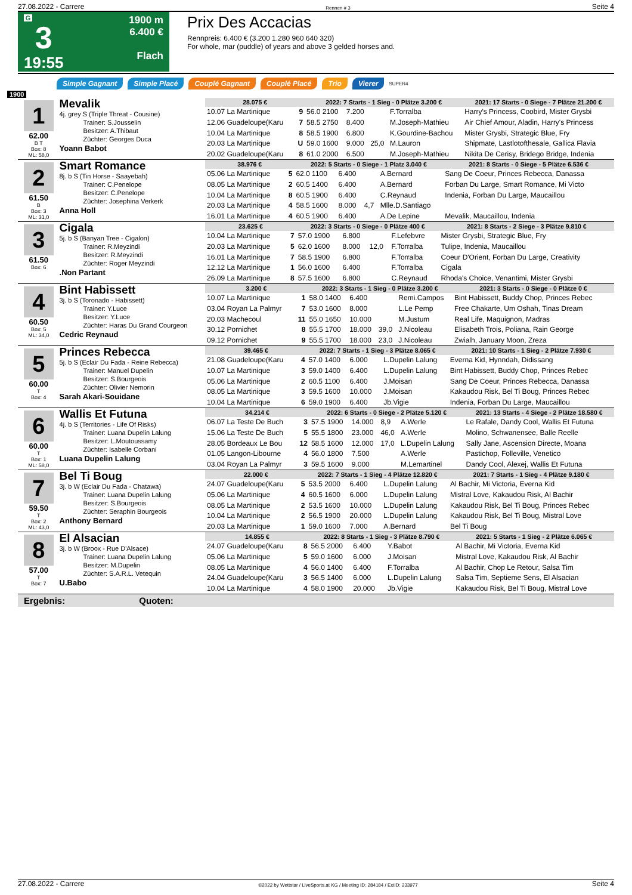27.08.2022 - Carrere Rennen # 3 Seite 4
G
3
19:55
1900 m
6.400 €
Flach
Prix Des Accacias
Rennpreis: 6.400 € (3.200 1.280 960 640 320)
For whole, mar (puddle) of years and above 3 gelded horses and.
Simple Gagnant Simple Placé Couplé Gagnant Couplé Placé Trio Vierer SUPER4
1900
1
62.00
B T
Box: 8
ML: 58,0
Mevalik
4j. grey S (Triple Threat - Cousine)
Trainer: S.Jousselin
Besitzer: A.Thibaut
Züchter: Georges Duca
Yoann Babot
| 28.075 € | | 2022: 7 Starts - 1 Sieg - 0 Plätze 3.200 € | | | | 2021: 17 Starts - 0 Siege - 7 Plätze 21.200 € |
| --- | --- | --- | --- | --- | --- | --- |
| 10.07 La Martinique | 9 | 56.0 2100 | 7.200 | | F.Torralba | Harry's Princess, Coobird, Mister Grysbi |
| 12.06 Guadeloupe(Karu | 7 | 58.5 2750 | 8.400 | | M.Joseph-Mathieu | Air Chief Amour, Aladin, Harry's Princess |
| 10.04 La Martinique | 8 | 58.5 1900 | 6.800 | | K.Gourdine-Bachou | Mister Grysbi, Strategic Blue, Fry |
| 20.03 La Martinique | U | 59.0 1600 | 9.000 | 25,0 | M.Lauron | Shipmate, Lastlotofthesale, Gallica Flavia |
| 20.02 Guadeloupe(Karu | 8 | 61.0 2000 | 6.500 | | M.Joseph-Mathieu | Nikita De Cerisy, Bridego Bridge, Indenia |
2
61.50
B
Box: 3
ML: 31,0
Smart Romance
8j. b S (Tin Horse - Saayebah)
Trainer: C.Penelope
Besitzer: C.Penelope
Züchter: Josephina Verkerk
Anna Holl
| 38.976 € | | 2022: 5 Starts - 0 Siege - 1 Platz 3.040 € | | | | 2021: 8 Starts - 0 Siege - 5 Plätze 6.536 € |
| --- | --- | --- | --- | --- | --- | --- |
| 05.06 La Martinique | 5 | 62.0 1100 | 6.400 | | A.Bernard | Sang De Coeur, Princes Rebecca, Danassa |
| 08.05 La Martinique | 2 | 60.5 1400 | 6.400 | | A.Bernard | Forban Du Large, Smart Romance, Mi Victo |
| 10.04 La Martinique | 8 | 60.5 1900 | 6.400 | | C.Reynaud | Indenia, Forban Du Large, Maucaillou |
| 20.03 La Martinique | 4 | 58.5 1600 | 8.000 | 4,7 | Mlle.D.Santiago | |
| 16.01 La Martinique | 4 | 60.5 1900 | 6.400 | | A.De Lepine | Mevalik, Maucaillou, Indenia |
3
61.50
Box: 6
Cigala
5j. b S (Banyan Tree - Cigalon)
Trainer: R.Meyzindi
Besitzer: R.Meyzindi
Züchter: Roger Meyzindi
.Non Partant
| 23.625 € | | 2022: 3 Starts - 0 Siege - 0 Plätze 400 € | | | | 2021: 8 Starts - 2 Siege - 3 Plätze 9.810 € |
| --- | --- | --- | --- | --- | --- | --- |
| 10.04 La Martinique | 7 | 57.0 1900 | 6.800 | | F.Lefebvre | Mister Grysbi, Strategic Blue, Fry |
| 20.03 La Martinique | 5 | 62.0 1600 | 8.000 | 12,0 | F.Torralba | Tulipe, Indenia, Maucaillou |
| 16.01 La Martinique | 7 | 58.5 1900 | 6.800 | | F.Torralba | Coeur D'Orient, Forban Du Large, Creativity |
| 12.12 La Martinique | 1 | 56.0 1600 | 6.400 | | F.Torralba | Cigala |
| 26.09 La Martinique | 8 | 57.5 1600 | 6.800 | | C.Reynaud | Rhoda's Choice, Venantimi, Mister Grysbi |
4
60.50
Box: 5
ML: 34,0
Bint Habissett
3j. b S (Toronado - Habissett)
Trainer: Y.Luce
Besitzer: Y.Luce
Züchter: Haras Du Grand Courgeon
Cedric Reynaud
| 3.200 € | | 2022: 3 Starts - 1 Sieg - 0 Plätze 3.200 € | | | | 2021: 3 Starts - 0 Siege - 0 Plätze 0 € |
| --- | --- | --- | --- | --- | --- | --- |
| 10.07 La Martinique | 1 | 58.0 1400 | 6.400 | | Remi.Campos | Bint Habissett, Buddy Chop, Princes Rebec |
| 03.04 Royan La Palmyr | 7 | 53.0 1600 | 8.000 | | L.Le Pemp | Free Chakarte, Um Oshah, Tinas Dream |
| 20.03 Machecoul | 11 | 55.0 1650 | 10.000 | | M.Justum | Real Life, Maquignon, Madras |
| 30.12 Pornichet | 8 | 55.5 1700 | 18.000 | 39,0 | J.Nicoleau | Elisabeth Trois, Poliana, Rain George |
| 09.12 Pornichet | 9 | 55.5 1700 | 18.000 | 23,0 | J.Nicoleau | Zwialh, January Moon, Zreza |
5
60.00
T
Box: 4
Princes Rebecca
5j. b S (Eclair Du Fada - Reine Rebecca)
Trainer: Manuel Dupelin
Besitzer: S.Bourgeois
Züchter: Olivier Nemorin
Sarah Akari-Souidane
| 39.465 € | | 2022: 7 Starts - 1 Sieg - 3 Plätze 8.065 € | | | | 2021: 10 Starts - 1 Sieg - 2 Plätze 7.930 € |
| --- | --- | --- | --- | --- | --- | --- |
| 21.08 Guadeloupe(Karu | 4 | 57.0 1400 | 6.000 | | L.Dupelin Lalung | Everna Kid, Hynndah, Didissang |
| 10.07 La Martinique | 3 | 59.0 1400 | 6.400 | | L.Dupelin Lalung | Bint Habissett, Buddy Chop, Princes Rebec |
| 05.06 La Martinique | 2 | 60.5 1100 | 6.400 | | J.Moisan | Sang De Coeur, Princes Rebecca, Danassa |
| 08.05 La Martinique | 3 | 59.5 1600 | 10.000 | | J.Moisan | Kakaudou Risk, Bel Ti Boug, Princes Rebec |
| 10.04 La Martinique | 6 | 59.0 1900 | 6.400 | | Jb.Vigie | Indenia, Forban Du Large, Maucaillou |
6
60.00
T
Box: 1
ML: 58,0
Wallis Et Futuna
4j. b S (Territories - Life Of Risks)
Trainer: Luana Dupelin Lalung
Besitzer: L.Moutoussamy
Züchter: Isabelle Corbani
Luana Dupelin Lalung
| 34.214 € | | 2022: 6 Starts - 0 Siege - 2 Plätze 5.120 € | | | | 2021: 13 Starts - 4 Siege - 2 Plätze 18.580 € |
| --- | --- | --- | --- | --- | --- | --- |
| 06.07 La Teste De Buch | 3 | 57.5 1900 | 14.000 | 8,9 | A.Werle | Le Rafale, Dandy Cool, Wallis Et Futuna |
| 15.06 La Teste De Buch | 5 | 55.5 1800 | 23.000 | 46,0 | A.Werle | Molino, Schwanensee, Balle Reelle |
| 28.05 Bordeaux Le Bou | 12 | 58.5 1600 | 12.000 | 17,0 | L.Dupelin Lalung | Sally Jane, Ascension Directe, Moana |
| 01.05 Langon-Libourne | 4 | 56.0 1800 | 7.500 | | A.Werle | Pastichop, Folleville, Venetico |
| 03.04 Royan La Palmyr | 3 | 59.5 1600 | 9.000 | | M.Lemartinel | Dandy Cool, Alexej, Wallis Et Futuna |
7
59.50
T
Box: 2
ML: 43,0
Bel Ti Boug
3j. b W (Eclair Du Fada - Chatawa)
Trainer: Luana Dupelin Lalung
Besitzer: S.Bourgeois
Züchter: Seraphin Bourgeois
Anthony Bernard
| 22.000 € | | 2022: 7 Starts - 1 Sieg - 4 Plätze 12.820 € | | | | 2021: 7 Starts - 1 Sieg - 4 Plätze 9.180 € |
| --- | --- | --- | --- | --- | --- | --- |
| 24.07 Guadeloupe(Karu | 5 | 53.5 2000 | 6.400 | | L.Dupelin Lalung | Al Bachir, Mi Victoria, Everna Kid |
| 05.06 La Martinique | 4 | 60.5 1600 | 6.000 | | L.Dupelin Lalung | Mistral Love, Kakaudou Risk, Al Bachir |
| 08.05 La Martinique | 2 | 53.5 1600 | 10.000 | | L.Dupelin Lalung | Kakaudou Risk, Bel Ti Boug, Princes Rebec |
| 10.04 La Martinique | 2 | 56.5 1900 | 20.000 | | L.Dupelin Lalung | Kakaudou Risk, Bel Ti Boug, Mistral Love |
| 20.03 La Martinique | 1 | 59.0 1600 | 7.000 | | A.Bernard | Bel Ti Boug |
8
57.00
T
Box: 7
El Alsacian
3j. b W (Broox - Rue D'Alsace)
Trainer: Luana Dupelin Lalung
Besitzer: M.Dupelin
Züchter: S.A.R.L. Vetequin
U.Babo
| 14.855 € | | 2022: 8 Starts - 1 Sieg - 3 Plätze 8.790 € | | | | 2021: 5 Starts - 1 Sieg - 2 Plätze 6.065 € |
| --- | --- | --- | --- | --- | --- | --- |
| 24.07 Guadeloupe(Karu | 8 | 56.5 2000 | 6.400 | | Y.Babot | Al Bachir, Mi Victoria, Everna Kid |
| 05.06 La Martinique | 5 | 59.0 1600 | 6.000 | | J.Moisan | Mistral Love, Kakaudou Risk, Al Bachir |
| 08.05 La Martinique | 4 | 56.0 1400 | 6.400 | | F.Torralba | Al Bachir, Chop Le Retour, Salsa Tim |
| 24.04 Guadeloupe(Karu | 3 | 56.5 1400 | 6.000 | | L.Dupelin Lalung | Salsa Tim, Septieme Sens, El Alsacian |
| 10.04 La Martinique | 4 | 58.0 1900 | 20.000 | | Jb.Vigie | Kakaudou Risk, Bel Ti Boug, Mistral Love |
Ergebnis: Quoten:
27.08.2022 - Carrere ©2022 by Wettstar / LiveSports.at KG / Meeting ID: 284184 / ExtID: 233977 Seite 4